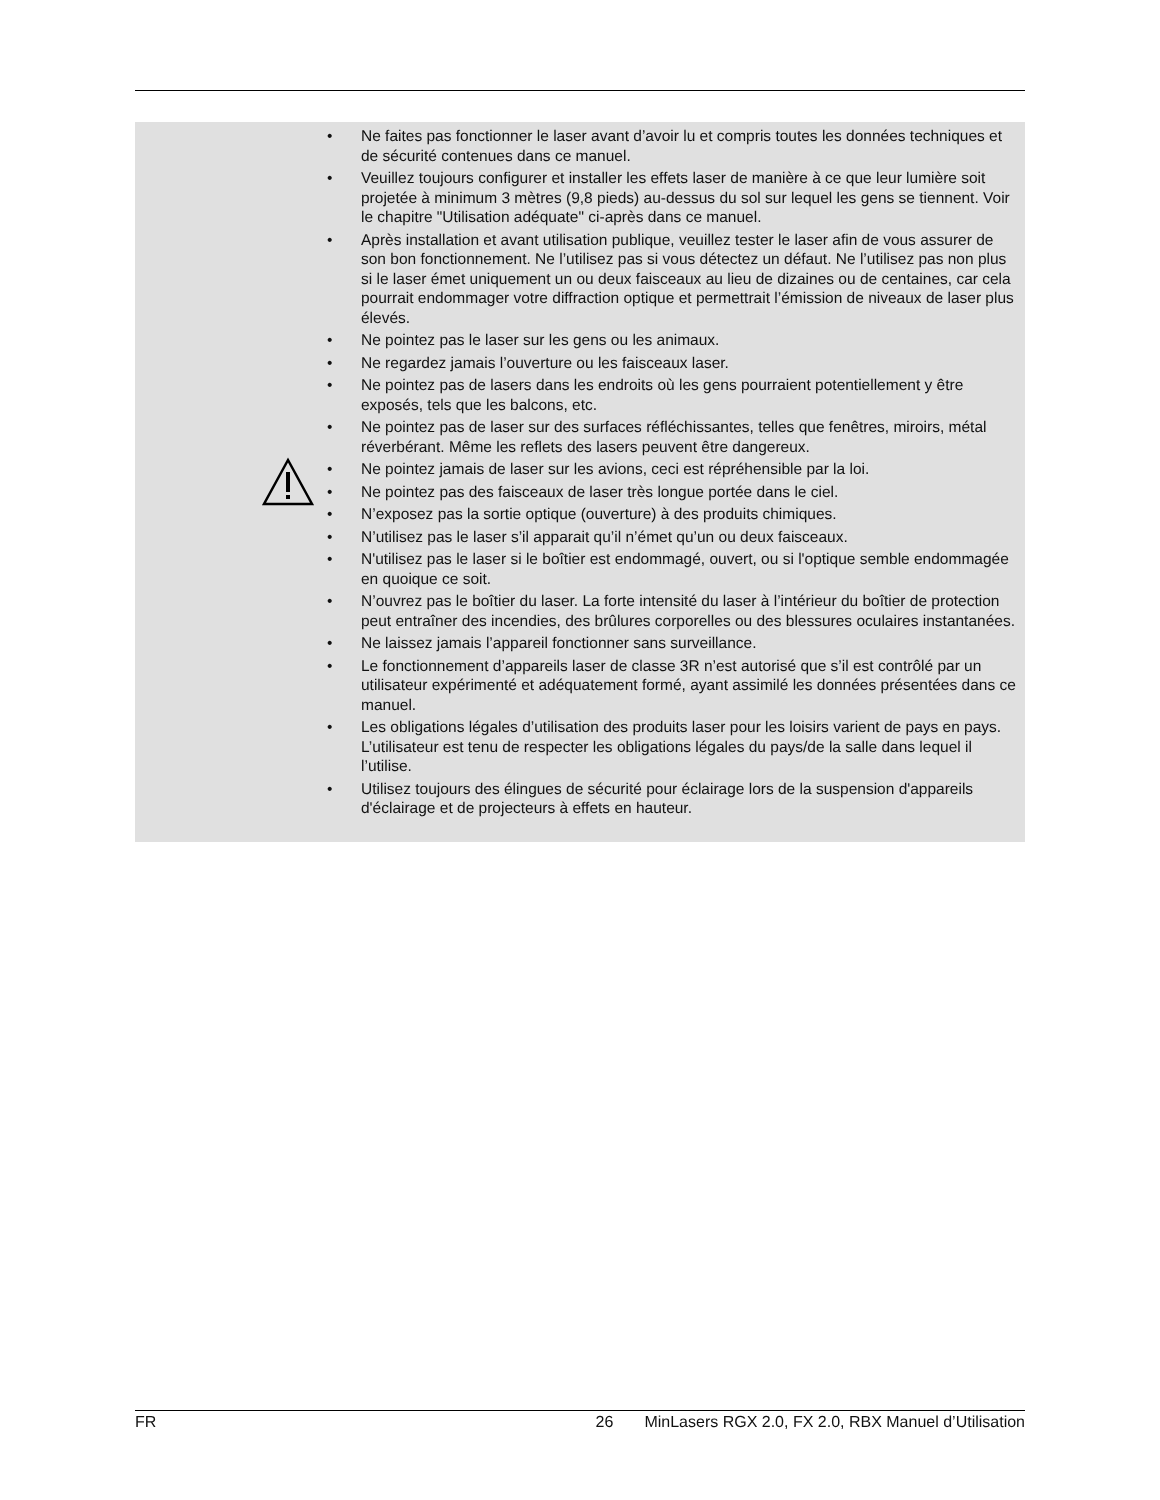• Ne faites pas fonctionner le laser avant d’avoir lu et compris toutes les données techniques et de sécurité contenues dans ce manuel.
• Veuillez toujours configurer et installer les effets laser de manière à ce que leur lumière soit projetée à minimum 3 mètres (9,8 pieds) au-dessus du sol sur lequel les gens se tiennent. Voir le chapitre "Utilisation adéquate" ci-après dans ce manuel.
• Après installation et avant utilisation publique, veuillez tester le laser afin de vous assurer de son bon fonctionnement. Ne l’utilisez pas si vous détectez un défaut. Ne l’utilisez pas non plus si le laser émet uniquement un ou deux faisceaux au lieu de dizaines ou de centaines, car cela pourrait endommager votre diffraction optique et permettrait l’émission de niveaux de laser plus élevés.
• Ne pointez pas le laser sur les gens ou les animaux.
• Ne regardez jamais l’ouverture ou les faisceaux laser.
• Ne pointez pas de lasers dans les endroits où les gens pourraient potentiellement y être exposés, tels que les balcons, etc.
• Ne pointez pas de laser sur des surfaces réfléchissantes, telles que fenêtres, miroirs, métal réverbérant. Même les reflets des lasers peuvent être dangereux.
• Ne pointez jamais de laser sur les avions, ceci est répréhensible par la loi.
• Ne pointez pas des faisceaux de laser très longue portée dans le ciel.
• N’exposez pas la sortie optique (ouverture) à des produits chimiques.
• N’utilisez pas le laser s’il apparait qu’il n’émet qu’un ou deux faisceaux.
• N'utilisez pas le laser si le boîtier est endommagé, ouvert, ou si l'optique semble endommagée en quoique ce soit.
• N’ouvrez pas le boîtier du laser. La forte intensité du laser à l’intérieur du boîtier de protection peut entraîner des incendies, des brûlures corporelles ou des blessures oculaires instantanées.
• Ne laissez jamais l’appareil fonctionner sans surveillance.
• Le fonctionnement d’appareils laser de classe 3R n’est autorisé que s’il est contrôlé par un utilisateur expérimenté et adéquatement formé, ayant assimilé les données présentées dans ce manuel.
• Les obligations légales d’utilisation des produits laser pour les loisirs varient de pays en pays. L’utilisateur est tenu de respecter les obligations légales du pays/de la salle dans lequel il l’utilise.
• Utilisez toujours des élingues de sécurité pour éclairage lors de la suspension d'appareils d'éclairage et de projecteurs à effets en hauteur.
FR 26 MinLasers RGX 2.0, FX 2.0, RBX Manuel d’Utilisation